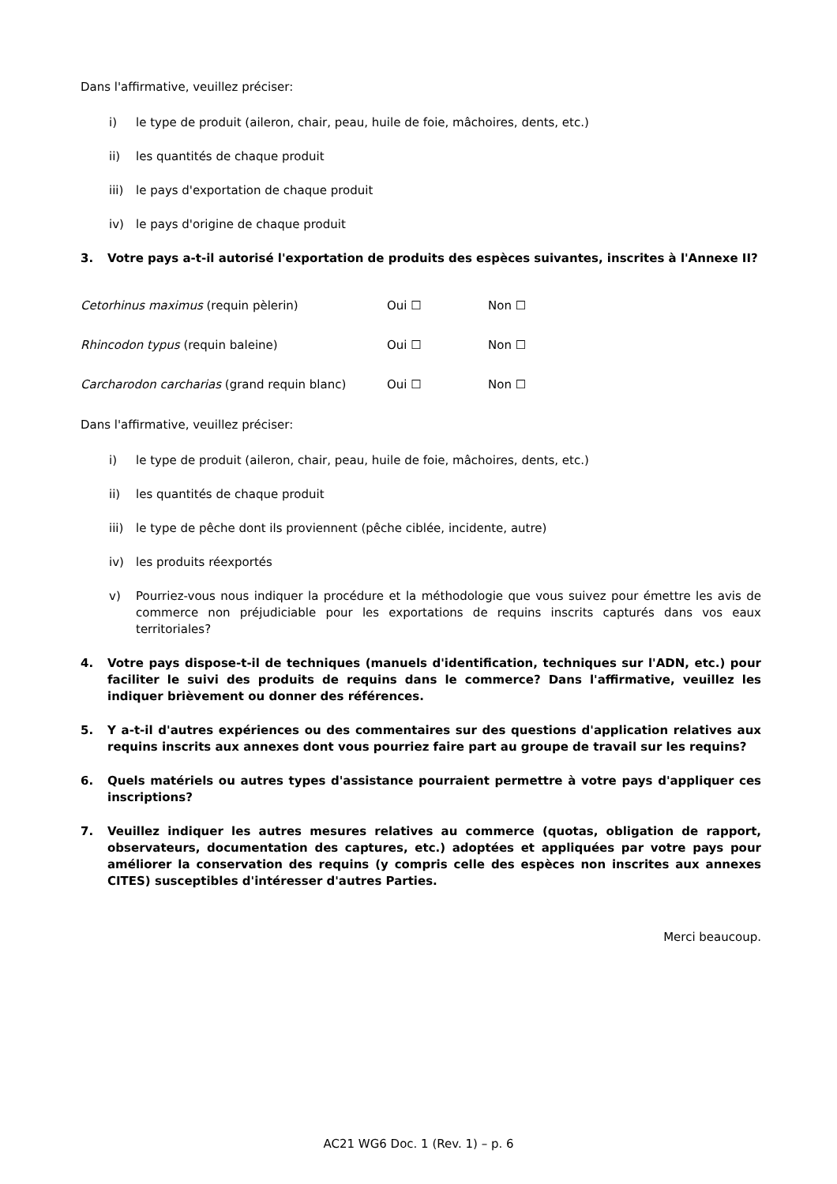Dans l'affirmative, veuillez préciser:
i) le type de produit (aileron, chair, peau, huile de foie, mâchoires, dents, etc.)
ii) les quantités de chaque produit
iii) le pays d'exportation de chaque produit
iv) le pays d'origine de chaque produit
3. Votre pays a-t-il autorisé l'exportation de produits des espèces suivantes, inscrites à l'Annexe II?
Cetorhinus maximus (requin pèlerin) Oui ☐ Non ☐
Rhincodon typus (requin baleine) Oui ☐ Non ☐
Carcharodon carcharias (grand requin blanc) Oui ☐ Non ☐
Dans l'affirmative, veuillez préciser:
i) le type de produit (aileron, chair, peau, huile de foie, mâchoires, dents, etc.)
ii) les quantités de chaque produit
iii) le type de pêche dont ils proviennent (pêche ciblée, incidente, autre)
iv) les produits réexportés
v) Pourriez-vous nous indiquer la procédure et la méthodologie que vous suivez pour émettre les avis de commerce non préjudiciable pour les exportations de requins inscrits capturés dans vos eaux territoriales?
4. Votre pays dispose-t-il de techniques (manuels d'identification, techniques sur l'ADN, etc.) pour faciliter le suivi des produits de requins dans le commerce? Dans l'affirmative, veuillez les indiquer brièvement ou donner des références.
5. Y a-t-il d'autres expériences ou des commentaires sur des questions d'application relatives aux requins inscrits aux annexes dont vous pourriez faire part au groupe de travail sur les requins?
6. Quels matériels ou autres types d'assistance pourraient permettre à votre pays d'appliquer ces inscriptions?
7. Veuillez indiquer les autres mesures relatives au commerce (quotas, obligation de rapport, observateurs, documentation des captures, etc.) adoptées et appliquées par votre pays pour améliorer la conservation des requins (y compris celle des espèces non inscrites aux annexes CITES) susceptibles d'intéresser d'autres Parties.
Merci beaucoup.
AC21 WG6 Doc. 1 (Rev. 1) – p. 6